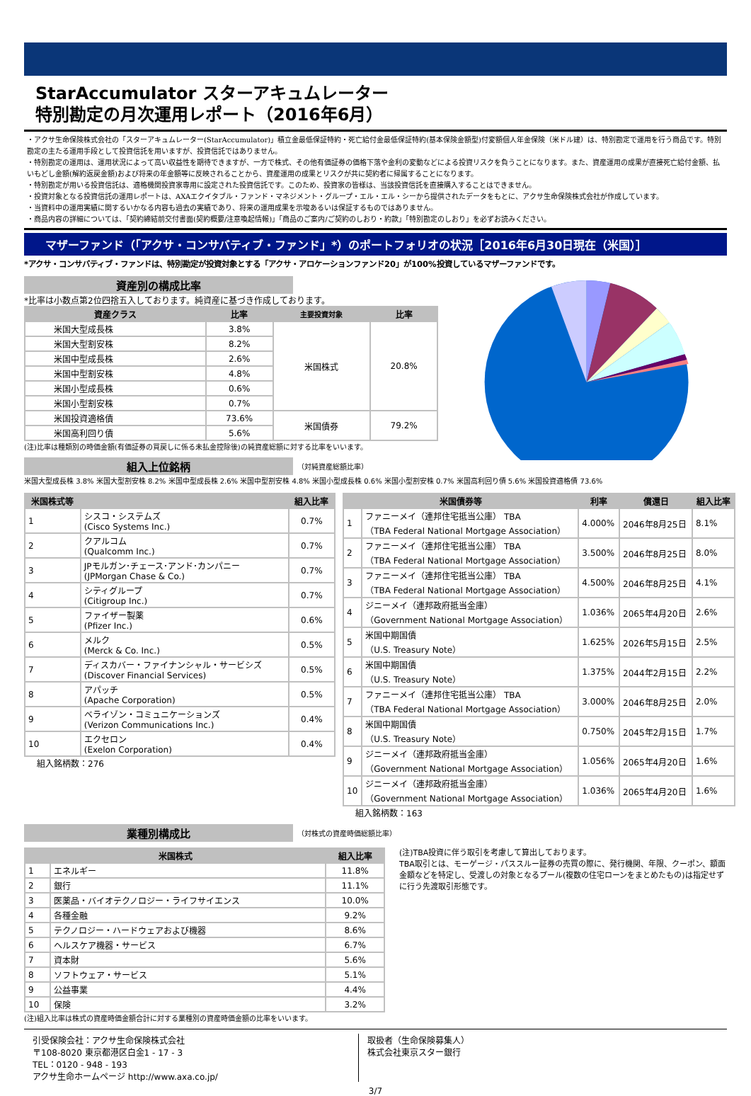StarAccumulator スターアキュムレーター
特別勘定の月次運用レポート（2016年6月）
・アクサ生命保険株式会社の「スターアキュムレーター(StarAccumulator)」積立金最低保証特約・死亡給付金最低保証特約(基本保険金額型)付変額個人年金保険（米ドル建）は、特別勘定で運用を行う商品です。特別勘定の主たる運用手段として投資信託を用いますが、投資信託ではありません。
・特別勘定の運用は、運用状況によって高い収益性を期待できますが、一方で株式、その他有価証券の価格下落や金利の変動などによる投資リスクを負うことになります。また、資産運用の成果が直接死亡給付金額、払いもどし金額(解約返戻金額)および将来の年金額等に反映されることから、資産運用の成果とリスクが共に契約者に帰属することになります。
・特別勘定が用いる投資信託は、適格機関投資家専用に設定された投資信託です。このため、投資家の皆様は、当該投資信託を直接購入することはできません。
・投資対象となる投資信託の運用レポートは、AXAエクイタブル・ファンド・マネジメント・グループ・エル・エル・シーから提供されたデータをもとに、アクサ生命保険株式会社が作成しています。
・当資料中の運用実績に関するいかなる内容も過去の実績であり、将来の運用成果を示唆あるいは保証するものではありません。
・商品内容の詳細については、「契約締結前交付書面(契約概要/注意喚起情報)」「商品のご案内/ご契約のしおり・約款」「特別勘定のしおり」を必ずお読みください。
マザーファンド（「アクサ・コンサバティブ・ファンド」*）のポートフォリオの状況［2016年6月30日現在（米国）］
*アクサ・コンサバティブ・ファンドは、特別勘定が投資対象とする「アクサ・アロケーションファンド20」が100%投資しているマザーファンドです。
資産別の構成比率
*比率は小数点第2位四捨五入しております。純資産に基づき作成しております。
| 資産クラス | 比率 | 主要投資対象 | 比率 |
| --- | --- | --- | --- |
| 米国大型成長株 | 3.8% | 米国株式 | 20.8% |
| 米国大型割安株 | 8.2% | | |
| 米国中型成長株 | 2.6% | | |
| 米国中型割安株 | 4.8% | | |
| 米国小型成長株 | 0.6% | | |
| 米国小型割安株 | 0.7% | | |
| 米国投資適格債 | 73.6% | 米国債券 | 79.2% |
| 米国高利回り債 | 5.6% | | |
(注)比率は種類別の時価金額(有価証券の買戻しに係る未払金控除後)の純資産総額に対する比率をいいます。
組入上位銘柄
（対純資産総額比率）
米国大型成長株 3.8% 米国大型割安株 8.2% 米国中型成長株 2.6% 米国中型割安株 4.8% 米国小型成長株 0.6% 米国小型割安株 0.7% 米国高利回り債 5.6% 米国投資適格債 73.6%
| 米国株式等 | | 組入比率 |
| --- | --- | --- |
| 1 | シスコ・システムズ (Cisco Systems Inc.) | 0.7% |
| 2 | クアルコム (Qualcomm Inc.) | 0.7% |
| 3 | JPモルガン･チェース･アンド･カンパニー (JPMorgan Chase & Co.) | 0.7% |
| 4 | シティグループ (Citigroup Inc.) | 0.7% |
| 5 | ファイザー製薬 (Pfizer Inc.) | 0.6% |
| 6 | メルク (Merck & Co. Inc.) | 0.5% |
| 7 | ディスカバー・ファイナンシャル・サービシズ (Discover Financial Services) | 0.5% |
| 8 | アパッチ (Apache Corporation) | 0.5% |
| 9 | ベライゾン・コミュニケーションズ (Verizon Communications Inc.) | 0.4% |
| 10 | エクセロン (Exelon Corporation) | 0.4% |
組入銘柄数：276
| 米国債券等 | | 利率 | 償還日 | 組入比率 |
| --- | --- | --- | --- | --- |
| 1 | ファニーメイ（連邦住宅抵当公庫） TBA （TBA Federal National Mortgage Association） | 4.000% | 2046年8月25日 | 8.1% |
| 2 | ファニーメイ（連邦住宅抵当公庫） TBA （TBA Federal National Mortgage Association） | 3.500% | 2046年8月25日 | 8.0% |
| 3 | ファニーメイ（連邦住宅抵当公庫） TBA （TBA Federal National Mortgage Association） | 4.500% | 2046年8月25日 | 4.1% |
| 4 | ジニーメイ（連邦政府抵当金庫） （Government National Mortgage Association） | 1.036% | 2065年4月20日 | 2.6% |
| 5 | 米国中期国債 （U.S. Treasury Note） | 1.625% | 2026年5月15日 | 2.5% |
| 6 | 米国中期国債 （U.S. Treasury Note） | 1.375% | 2044年2月15日 | 2.2% |
| 7 | ファニーメイ（連邦住宅抵当公庫） TBA （TBA Federal National Mortgage Association） | 3.000% | 2046年8月25日 | 2.0% |
| 8 | 米国中期国債 （U.S. Treasury Note） | 0.750% | 2045年2月15日 | 1.7% |
| 9 | ジニーメイ（連邦政府抵当金庫） （Government National Mortgage Association） | 1.056% | 2065年4月20日 | 1.6% |
| 10 | ジニーメイ（連邦政府抵当金庫） （Government National Mortgage Association） | 1.036% | 2065年4月20日 | 1.6% |
組入銘柄数：163
業種別構成比
（対株式の資産時価総額比率）
| 米国株式 | | 組入比率 |
| --- | --- | --- |
| 1 | エネルギー | 11.8% |
| 2 | 銀行 | 11.1% |
| 3 | 医薬品・バイオテクノロジー・ライフサイエンス | 10.0% |
| 4 | 各種金融 | 9.2% |
| 5 | テクノロジー・ハードウェアおよび機器 | 8.6% |
| 6 | ヘルスケア機器・サービス | 6.7% |
| 7 | 資本財 | 5.6% |
| 8 | ソフトウェア・サービス | 5.1% |
| 9 | 公益事業 | 4.4% |
| 10 | 保険 | 3.2% |
(注)組入比率は株式の資産時価金額合計に対する業種別の資産時価金額の比率をいいます。
(注)TBA投資に伴う取引を考慮して算出しております。
TBA取引とは、モーゲージ・パススルー証券の売買の際に、発行機関、年限、クーポン、額面金額などを特定し、受渡しの対象となるプール(複数の住宅ローンをまとめたもの)は指定せずに行う先渡取引形態です。
引受保険会社：アクサ生命保険株式会社
〒108-8020 東京都港区白金1 - 17 - 3
TEL：0120 - 948 - 193
アクサ生命ホームページ http://www.axa.co.jp/
取扱者（生命保険募集人）
株式会社東京スター銀行
3/7